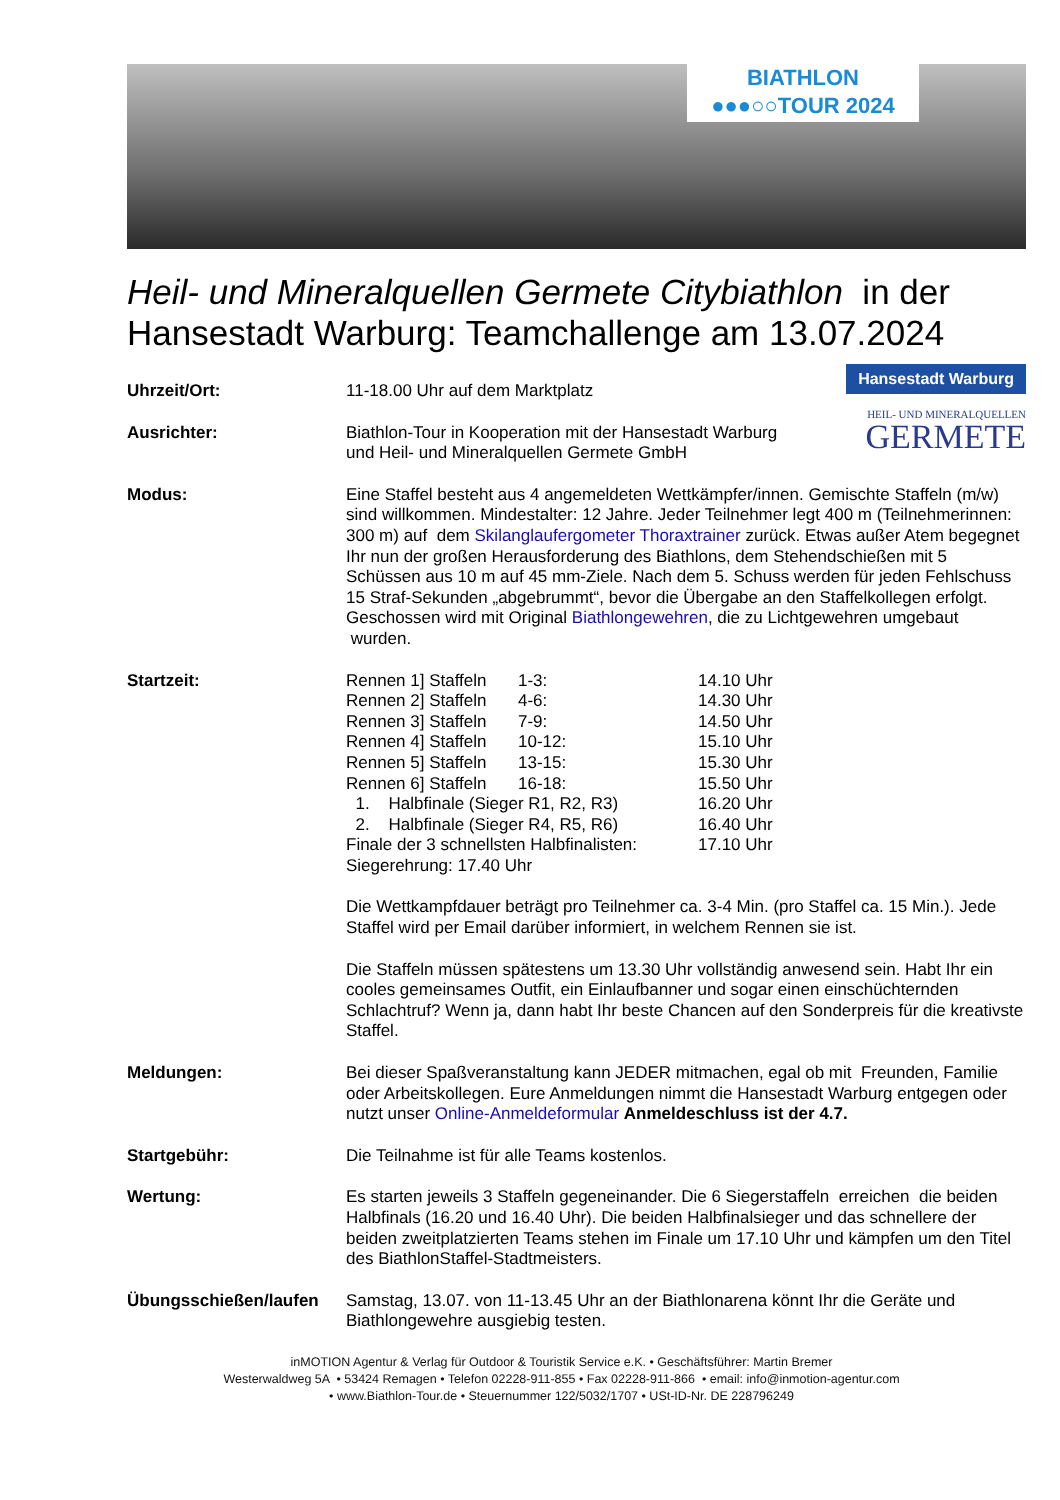BIATHLON
●●●○○TOUR 2024
Heil- und Mineralquellen Germete Citybiathlon in der Hansestadt Warburg: Teamchallenge am 13.07.2024
Hansestadt Warburg
HEIL- UND MINERALQUELLEN
GERMETE
Uhrzeit/Ort: 11-18.00 Uhr auf dem Marktplatz
Ausrichter: Biathlon-Tour in Kooperation mit der Hansestadt Warburg
und Heil- und Mineralquellen Germete GmbH
Modus: Eine Staffel besteht aus 4 angemeldeten Wettkämpfer/innen. Gemischte Staffeln (m/w) sind willkommen. Mindestalter: 12 Jahre. Jeder Teilnehmer legt 400 m (Teilnehmerinnen: 300 m) auf dem Skilanglaufergometer Thoraxtrainer zurück. Etwas außer Atem begegnet Ihr nun der großen Herausforderung des Biathlons, dem Stehendschießen mit 5 Schüssen aus 10 m auf 45 mm-Ziele. Nach dem 5. Schuss werden für jeden Fehlschuss 15 Straf-Sekunden „abgebrummt“, bevor die Übergabe an den Staffelkollegen erfolgt. Geschossen wird mit Original Biathlongewehren, die zu Lichtgewehren umgebaut wurden.
Startzeit:
| Rennen 1] Staffeln | 1-3: | 14.10 Uhr |
| Rennen 2] Staffeln | 4-6: | 14.30 Uhr |
| Rennen 3] Staffeln | 7-9: | 14.50 Uhr |
| Rennen 4] Staffeln | 10-12: | 15.10 Uhr |
| Rennen 5] Staffeln | 13-15: | 15.30 Uhr |
| Rennen 6] Staffeln | 16-18: | 15.50 Uhr |
| 1. Halbfinale (Sieger R1, R2, R3) | | 16.20 Uhr |
| 2. Halbfinale (Sieger R4, R5, R6) | | 16.40 Uhr |
| Finale der 3 schnellsten Halbfinalisten: | | 17.10 Uhr |
| Siegerehrung: 17.40 Uhr | | |
Die Wettkampfdauer beträgt pro Teilnehmer ca. 3-4 Min. (pro Staffel ca. 15 Min.). Jede Staffel wird per Email darüber informiert, in welchem Rennen sie ist.
Die Staffeln müssen spätestens um 13.30 Uhr vollständig anwesend sein. Habt Ihr ein cooles gemeinsames Outfit, ein Einlaufbanner und sogar einen einschüchternden Schlachtruf? Wenn ja, dann habt Ihr beste Chancen auf den Sonderpreis für die kreativste Staffel.
Meldungen: Bei dieser Spaßveranstaltung kann JEDER mitmachen, egal ob mit Freunden, Familie oder Arbeitskollegen. Eure Anmeldungen nimmt die Hansestadt Warburg entgegen oder nutzt unser Online-Anmeldeformular Anmeldeschluss ist der 4.7.
Startgebühr: Die Teilnahme ist für alle Teams kostenlos.
Wertung: Es starten jeweils 3 Staffeln gegeneinander. Die 6 Siegerstaffeln erreichen die beiden Halbfinals (16.20 und 16.40 Uhr). Die beiden Halbfinalsieger und das schnellere der beiden zweitplatzierten Teams stehen im Finale um 17.10 Uhr und kämpfen um den Titel des BiathlonStaffel-Stadtmeisters.
Übungsschießen/laufen Samstag, 13.07. von 11-13.45 Uhr an der Biathlonarena könnt Ihr die Geräte und Biathlongewehre ausgiebig testen.
inMOTION Agentur & Verlag für Outdoor & Touristik Service e.K. • Geschäftsführer: Martin Bremer
Westerwaldweg 5A • 53424 Remagen • Telefon 02228-911-855 • Fax 02228-911-866 • email: info@inmotion-agentur.com
• www.Biathlon-Tour.de • Steuernummer 122/5032/1707 • USt-ID-Nr. DE 228796249